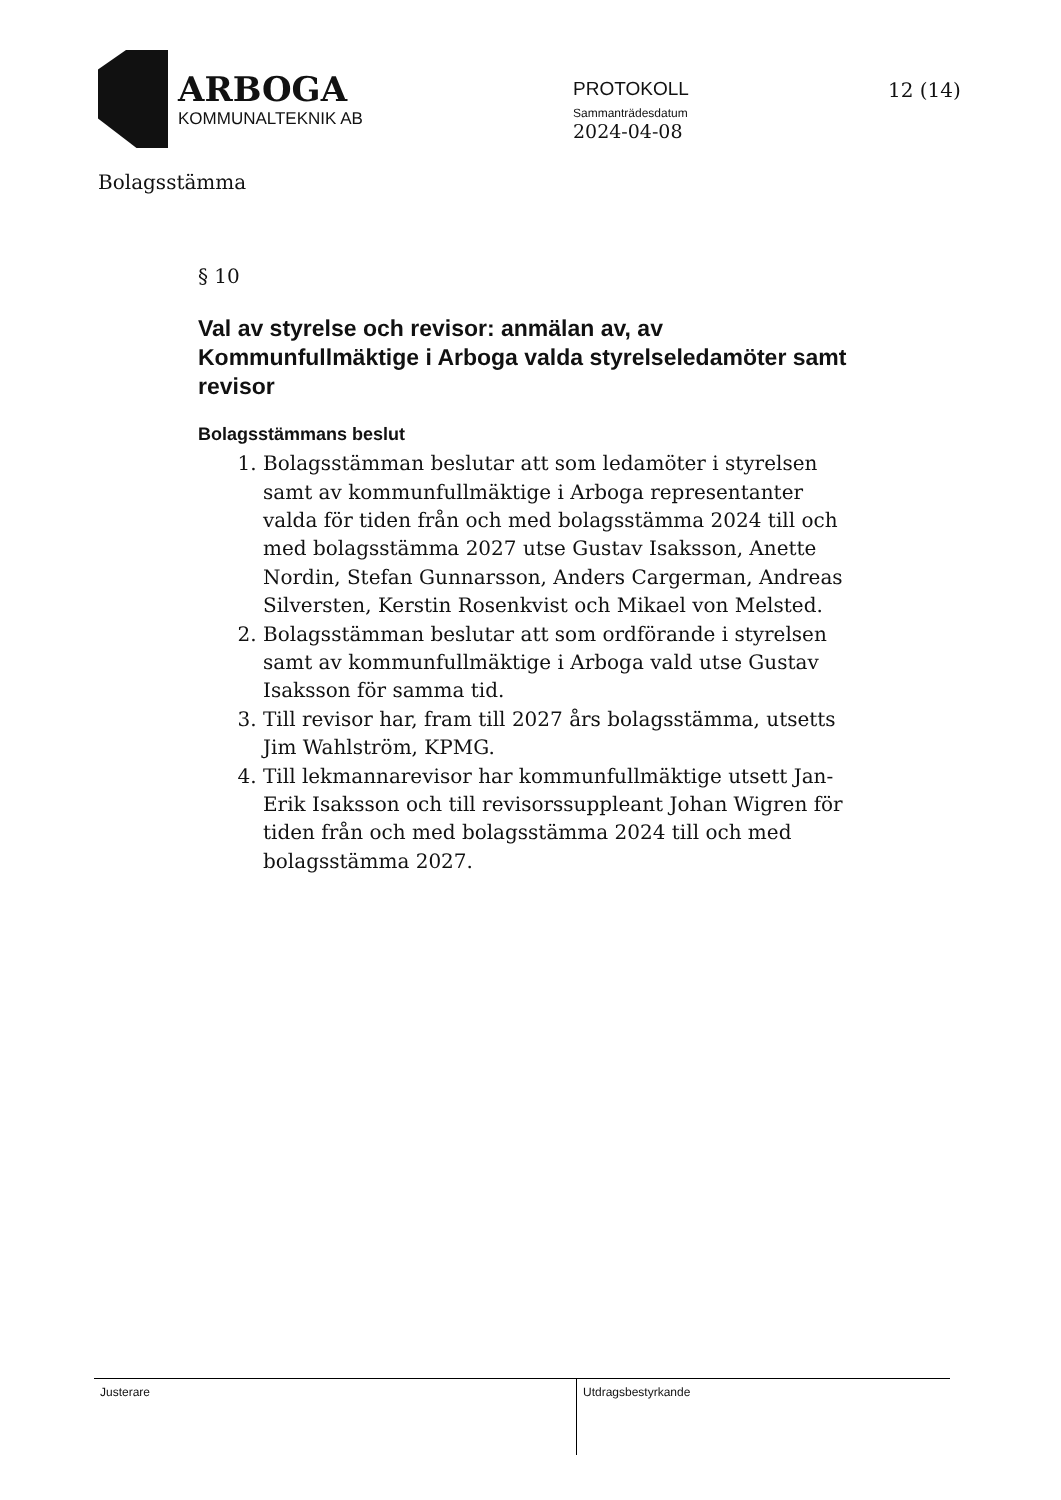ARBOGA
KOMMUNALTEKNIK AB
PROTOKOLL
Sammanträdesdatum
2024-04-08
12 (14)
Bolagsstämma
§ 10
Val av styrelse och revisor: anmälan av, av Kommunfullmäktige i Arboga valda styrelseledamöter samt revisor
Bolagsstämmans beslut
1. Bolagsstämman beslutar att som ledamöter i styrelsen samt av kommunfullmäktige i Arboga representanter valda för tiden från och med bolagsstämma 2024 till och med bolagsstämma 2027 utse Gustav Isaksson, Anette Nordin, Stefan Gunnarsson, Anders Cargerman, Andreas Silversten, Kerstin Rosenkvist och Mikael von Melsted.
2. Bolagsstämman beslutar att som ordförande i styrelsen samt av kommunfullmäktige i Arboga vald utse Gustav Isaksson för samma tid.
3. Till revisor har, fram till 2027 års bolagsstämma, utsetts Jim Wahlström, KPMG.
4. Till lekmannarevisor har kommunfullmäktige utsett Jan-Erik Isaksson och till revisorssuppleant Johan Wigren för tiden från och med bolagsstämma 2024 till och med bolagsstämma 2027.
Justerare
Utdragsbestyrkande